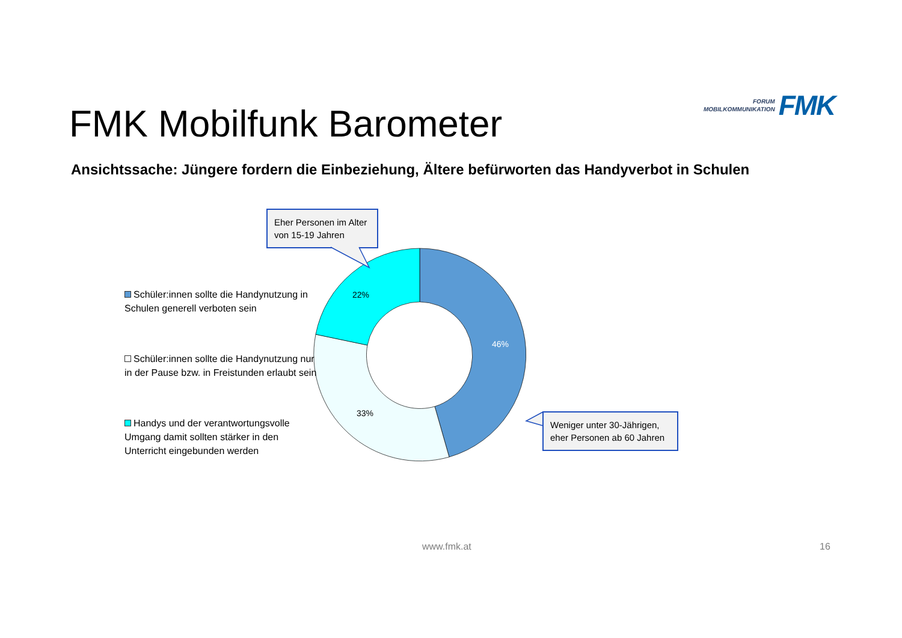FORUM
MOBILKOMMUNIKATION
FMK
FMK Mobilfunk Barometer
Ansichtssache: Jüngere fordern die Einbeziehung, Ältere befürworten das Handyverbot in Schulen
Eher Personen im Alter von 15-19 Jahren
22%
46%
33%
Weniger unter 30-Jährigen, eher Personen ab 60 Jahren
Schüler:innen sollte die Handynutzung in Schulen generell verboten sein
Schüler:innen sollte die Handynutzung nur in der Pause bzw. in Freistunden erlaubt sein
Handys und der verantwortungsvolle Umgang damit sollten stärker in den Unterricht eingebunden werden
www.fmk.at 16